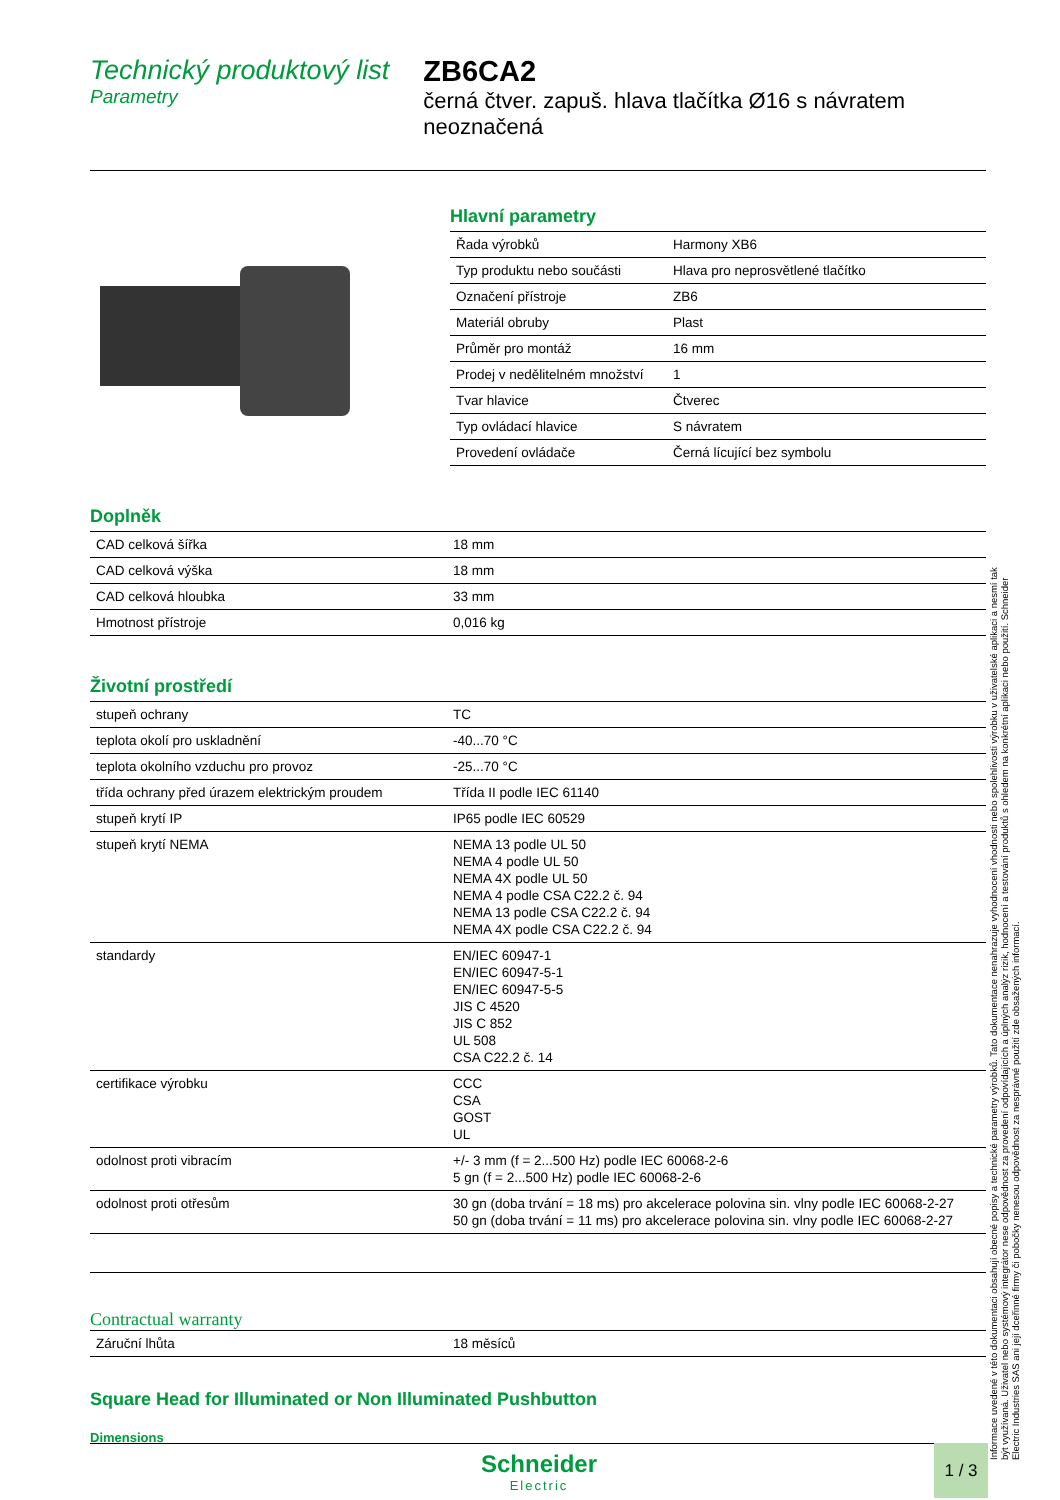Technický produktový list
Parametry
ZB6CA2
černá čtver. zapuš. hlava tlačítka Ø16 s návratem neoznačená
Hlavní parametry
| Řada výrobků | Harmony XB6 |
| Typ produktu nebo součásti | Hlava pro neprosvětlené tlačítko |
| Označení přístroje | ZB6 |
| Materiál obruby | Plast |
| Průměr pro montáž | 16 mm |
| Prodej v nedělitelném množství | 1 |
| Tvar hlavice | Čtverec |
| Typ ovládací hlavice | S návratem |
| Provedení ovládače | Černá lícující bez symbolu |
Doplněk
| CAD celková šířka | 18 mm |
| CAD celková výška | 18 mm |
| CAD celková hloubka | 33 mm |
| Hmotnost přístroje | 0,016 kg |
Životní prostředí
| stupeň ochrany | TC |
| teplota okolí pro uskladnění | -40...70 °C |
| teplota okolního vzduchu pro provoz | -25...70 °C |
| třída ochrany před úrazem elektrickým proudem | Třída II podle IEC 61140 |
| stupeň krytí IP | IP65 podle IEC 60529 |
| stupeň krytí NEMA | NEMA 13 podle UL 50 NEMA 4 podle UL 50 NEMA 4X podle UL 50 NEMA 4 podle CSA C22.2 č. 94 NEMA 13 podle CSA C22.2 č. 94 NEMA 4X podle CSA C22.2 č. 94 |
| standardy | EN/IEC 60947-1 EN/IEC 60947-5-1 EN/IEC 60947-5-5 JIS C 4520 JIS C 852 UL 508 CSA C22.2 č. 14 |
| certifikace výrobku | CCC CSA GOST UL |
| odolnost proti vibracím | +/- 3 mm (f = 2...500 Hz) podle IEC 60068-2-6 5 gn (f = 2...500 Hz) podle IEC 60068-2-6 |
| odolnost proti otřesům | 30 gn (doba trvání = 18 ms) pro akcelerace polovina sin. vlny podle IEC 60068-2-27 50 gn (doba trvání = 11 ms) pro akcelerace polovina sin. vlny podle IEC 60068-2-27 |
Contractual warranty
| Záruční lhůta | 18 měsíců |
Square Head for Illuminated or Non Illuminated Pushbutton
Dimensions
Informace uvedené v této dokumentaci obsahují obecné popisy a technické parametry výrobků. Tato dokumentace nenahrazuje vyhodnocení vhodnosti nebo spolehlivosti výrobku v uživatelské aplikaci a nesmí tak být využívaná. Uživatel nebo systémový integrátor nese odpovědnost za provedení odpovídajících a úplných analýz rizik, hodnocení a testování produktů s ohledem na konkrétní aplikaci nebo použití. Schneider Electric Industries SAS ani její dceřinné firmy či pobočky nenesou odpovědnost za nesprávné použití zde obsažených informací.
Schneider
Electric
1 / 3